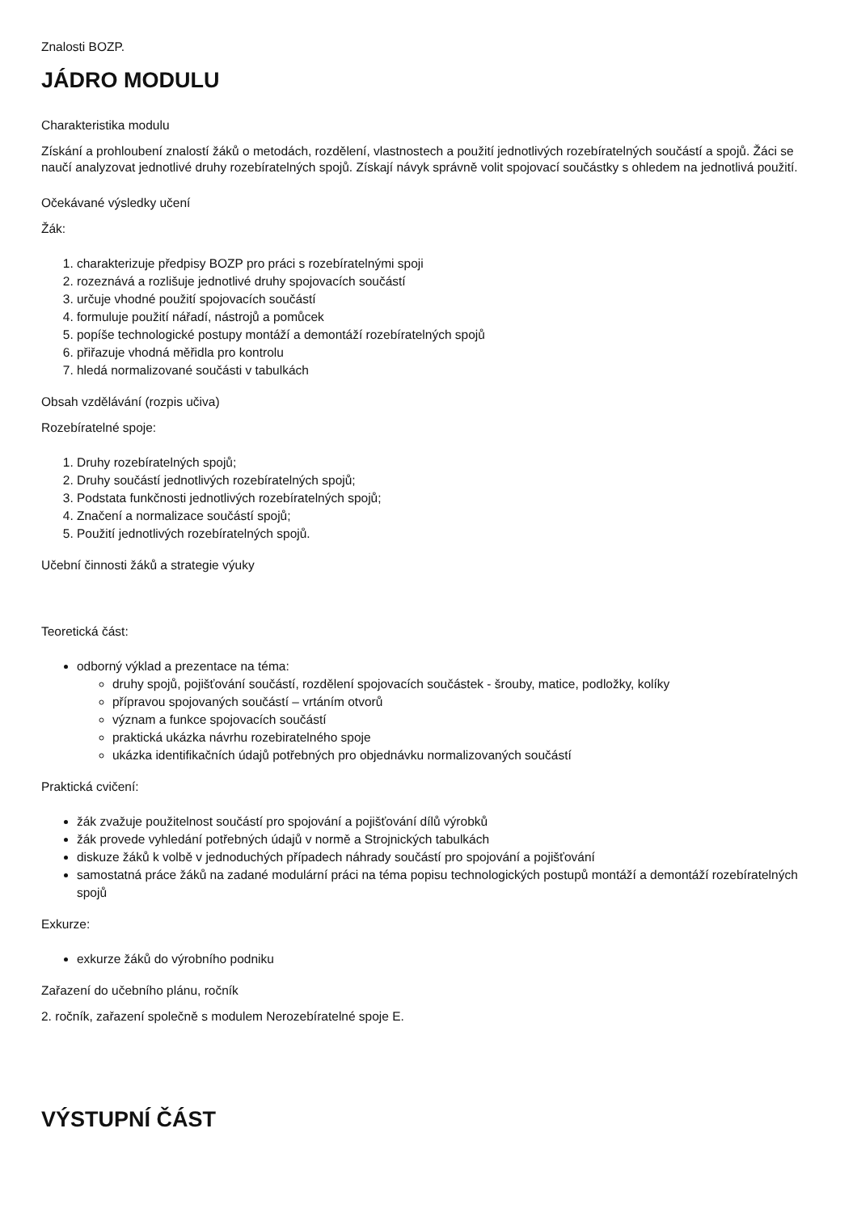Znalosti BOZP.
JÁDRO MODULU
Charakteristika modulu
Získání a prohloubení znalostí žáků o metodách, rozdělení, vlastnostech a použití jednotlivých rozebíratelných součástí a spojů. Žáci se naučí analyzovat jednotlivé druhy rozebíratelných spojů. Získají návyk správně volit spojovací součástky s ohledem na jednotlivá použití.
Očekávané výsledky učení
Žák:
1. charakterizuje předpisy BOZP pro práci s rozebíratelnými spoji
2. rozeznává a rozlišuje jednotlivé druhy spojovacích součástí
3. určuje vhodné použití spojovacích součástí
4. formuluje použití nářadí, nástrojů a pomůcek
5. popíše technologické postupy montáží a demontáží rozebíratelných spojů
6. přiřazuje vhodná měřidla pro kontrolu
7. hledá normalizované součásti v tabulkách
Obsah vzdělávání (rozpis učiva)
Rozebíratelné spoje:
1. Druhy rozebíratelných spojů;
2. Druhy součástí jednotlivých rozebíratelných spojů;
3. Podstata funkčnosti jednotlivých rozebíratelných spojů;
4. Značení a normalizace součástí spojů;
5. Použití jednotlivých rozebíratelných spojů.
Učební činnosti žáků a strategie výuky
Teoretická část:
odborný výklad a prezentace na téma:
druhy spojů, pojišťování součástí, rozdělení spojovacích součástek - šrouby, matice, podložky, kolíky
přípravou spojovaných součástí – vrtáním otvorů
význam a funkce spojovacích součástí
praktická ukázka návrhu rozebiratelného spoje
ukázka identifikačních údajů potřebných pro objednávku normalizovaných součástí
Praktická cvičení:
žák zvažuje použitelnost součástí pro spojování a pojišťování dílů výrobků
žák provede vyhledání potřebných údajů v normě a Strojnických tabulkách
diskuze žáků k volbě v jednoduchých případech náhrady součástí pro spojování a pojišťování
samostatná práce žáků na zadané modulární práci na téma popisu technologických postupů montáží a demontáží rozebíratelných spojů
Exkurze:
exkurze žáků do výrobního podniku
Zařazení do učebního plánu, ročník
2. ročník, zařazení společně s modulem Nerozebíratelné spoje E.
VÝSTUPNÍ ČÁST